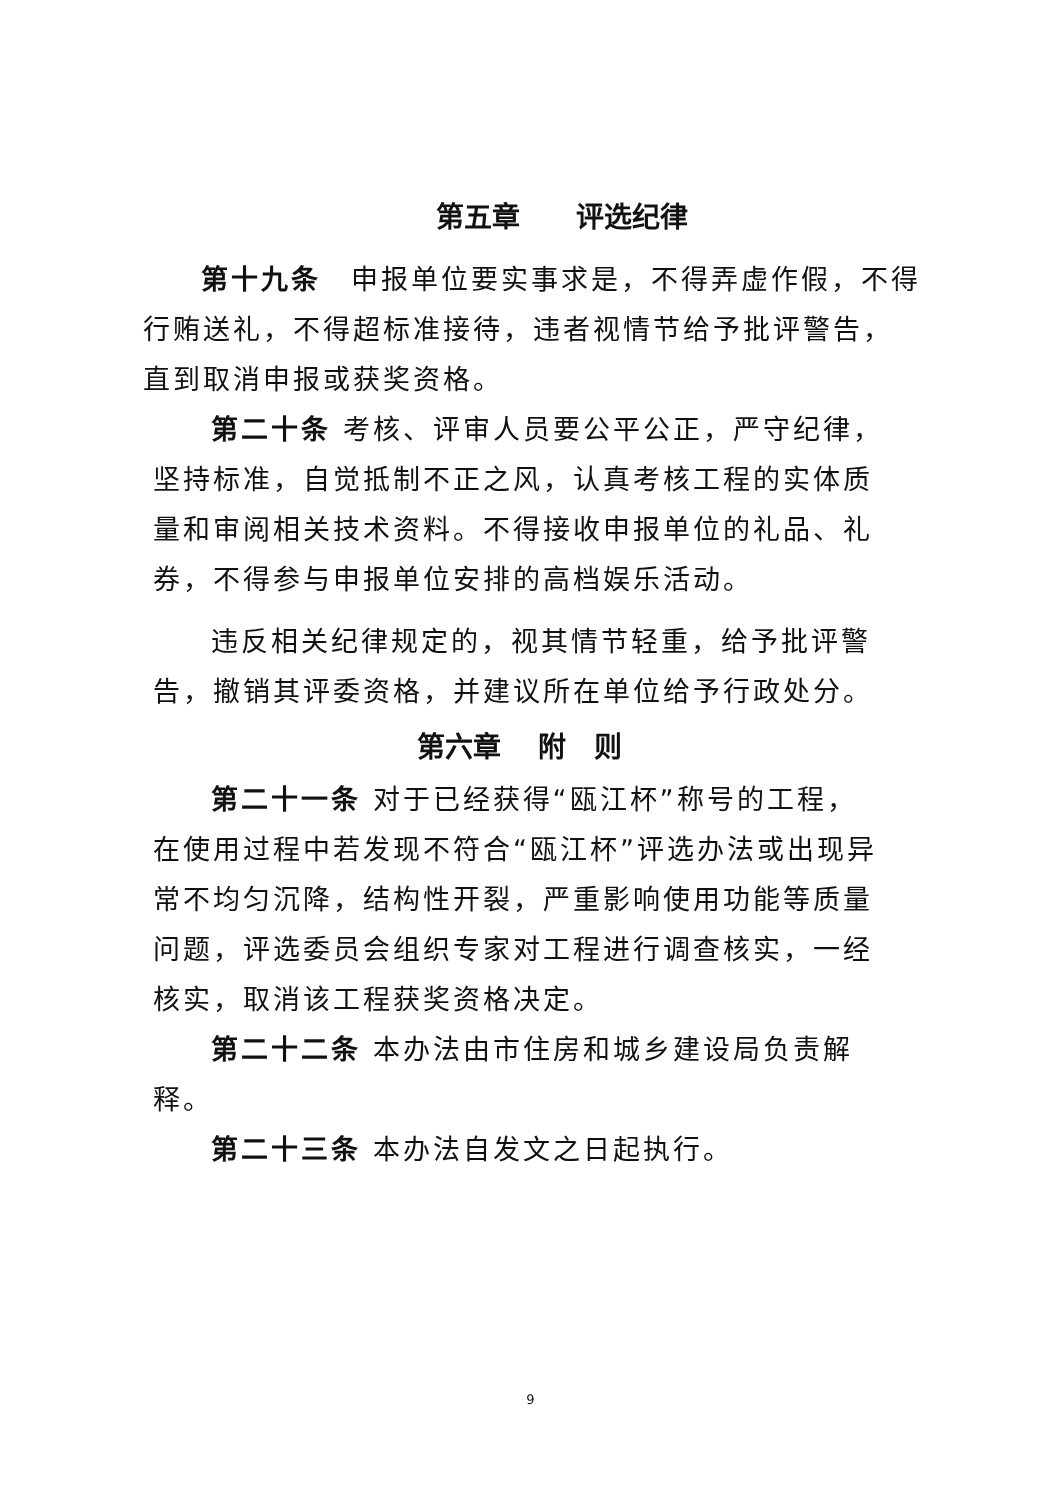第五章　　评选纪律
第十九条　申报单位要实事求是，不得弄虚作假，不得行贿送礼，不得超标准接待，违者视情节给予批评警告，直到取消申报或获奖资格。
第二十条 考核、评审人员要公平公正，严守纪律，坚持标准，自觉抵制不正之风，认真考核工程的实体质量和审阅相关技术资料。不得接收申报单位的礼品、礼券，不得参与申报单位安排的高档娱乐活动。
违反相关纪律规定的，视其情节轻重，给予批评警告，撤销其评委资格，并建议所在单位给予行政处分。
第六章　 附　则
第二十一条 对于已经获得“瓯江杯”称号的工程，在使用过程中若发现不符合“瓯江杯”评选办法或出现异常不均匀沉降，结构性开裂，严重影响使用功能等质量问题，评选委员会组织专家对工程进行调查核实，一经核实，取消该工程获奖资格决定。
第二十二条 本办法由市住房和城乡建设局负责解释。
第二十三条 本办法自发文之日起执行。
9